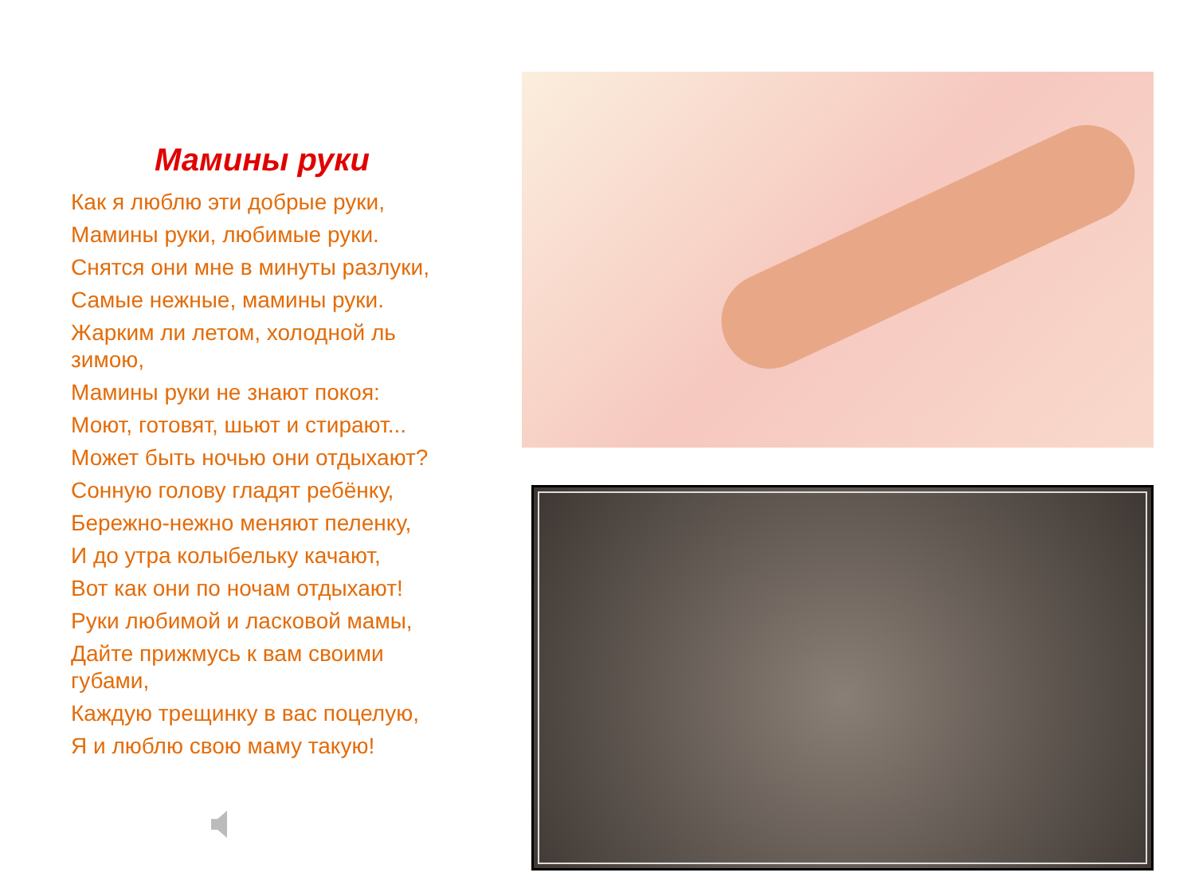Мамины руки
Как я люблю эти добрые руки,
Мамины руки, любимые руки.
Снятся они мне в минуты разлуки,
Самые нежные, мамины руки.
Жарким ли летом, холодной ль зимою,
Мамины руки не знают покоя:
Моют, готовят, шьют и стирают...
Может быть ночью они отдыхают?
Сонную голову гладят ребёнку,
Бережно-нежно меняют пеленку,
И до утра колыбельку качают,
Вот как они по ночам отдыхают!
Руки любимой и ласковой мамы,
Дайте прижмусь к вам своими губами,
Каждую трещинку в вас поцелую,
Я и люблю свою маму такую!